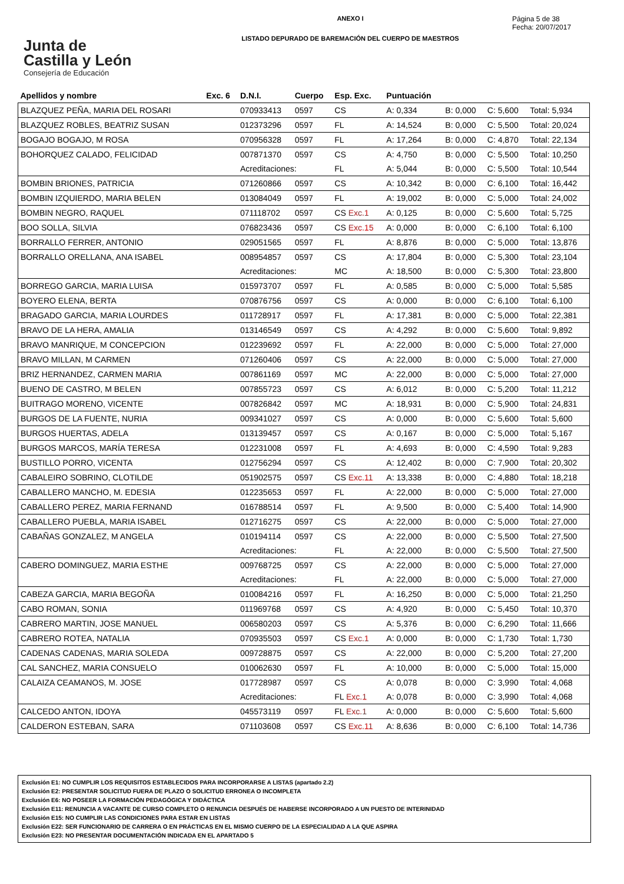Junta de
Castilla y León
Consejería de Educación
ANEXO I
LISTADO DEPURADO DE BAREMACIÓN DEL CUERPO DE MAESTROS
Página 5 de 38
Fecha: 20/07/2017
| Apellidos y nombre | Exc. 6 | D.N.I. | Cuerpo | Esp. Exc. | Puntuación | | | |
| --- | --- | --- | --- | --- | --- | --- | --- | --- |
| BLAZQUEZ PEÑA, MARIA DEL ROSARI | | 070933413 | 0597 | CS | A: 0,334 | B: 0,000 | C: 5,600 | Total: 5,934 |
| BLAZQUEZ ROBLES, BEATRIZ SUSAN | | 012373296 | 0597 | FL | A: 14,524 | B: 0,000 | C: 5,500 | Total: 20,024 |
| BOGAJO BOGAJO, M ROSA | | 070956328 | 0597 | FL | A: 17,264 | B: 0,000 | C: 4,870 | Total: 22,134 |
| BOHORQUEZ CALADO, FELICIDAD | | 007871370 | 0597 | CS | A: 4,750 | B: 0,000 | C: 5,500 | Total: 10,250 |
| | | Acreditaciones: | | FL | A: 5,044 | B: 0,000 | C: 5,500 | Total: 10,544 |
| BOMBIN BRIONES, PATRICIA | | 071260866 | 0597 | CS | A: 10,342 | B: 0,000 | C: 6,100 | Total: 16,442 |
| BOMBIN IZQUIERDO, MARIA BELEN | | 013084049 | 0597 | FL | A: 19,002 | B: 0,000 | C: 5,000 | Total: 24,002 |
| BOMBIN NEGRO, RAQUEL | | 071118702 | 0597 | CS Exc.1 | A: 0,125 | B: 0,000 | C: 5,600 | Total: 5,725 |
| BOO SOLLA, SILVIA | | 076823436 | 0597 | CS Exc.15 | A: 0,000 | B: 0,000 | C: 6,100 | Total: 6,100 |
| BORRALLO FERRER, ANTONIO | | 029051565 | 0597 | FL | A: 8,876 | B: 0,000 | C: 5,000 | Total: 13,876 |
| BORRALLO ORELLANA, ANA ISABEL | | 008954857 | 0597 | CS | A: 17,804 | B: 0,000 | C: 5,300 | Total: 23,104 |
| | | Acreditaciones: | | MC | A: 18,500 | B: 0,000 | C: 5,300 | Total: 23,800 |
| BORREGO GARCIA, MARIA LUISA | | 015973707 | 0597 | FL | A: 0,585 | B: 0,000 | C: 5,000 | Total: 5,585 |
| BOYERO ELENA, BERTA | | 070876756 | 0597 | CS | A: 0,000 | B: 0,000 | C: 6,100 | Total: 6,100 |
| BRAGADO GARCIA, MARIA LOURDES | | 011728917 | 0597 | FL | A: 17,381 | B: 0,000 | C: 5,000 | Total: 22,381 |
| BRAVO DE LA HERA, AMALIA | | 013146549 | 0597 | CS | A: 4,292 | B: 0,000 | C: 5,600 | Total: 9,892 |
| BRAVO MANRIQUE, M CONCEPCION | | 012239692 | 0597 | FL | A: 22,000 | B: 0,000 | C: 5,000 | Total: 27,000 |
| BRAVO MILLAN, M CARMEN | | 071260406 | 0597 | CS | A: 22,000 | B: 0,000 | C: 5,000 | Total: 27,000 |
| BRIZ HERNANDEZ, CARMEN MARIA | | 007861169 | 0597 | MC | A: 22,000 | B: 0,000 | C: 5,000 | Total: 27,000 |
| BUENO DE CASTRO, M BELEN | | 007855723 | 0597 | CS | A: 6,012 | B: 0,000 | C: 5,200 | Total: 11,212 |
| BUITRAGO MORENO, VICENTE | | 007826842 | 0597 | MC | A: 18,931 | B: 0,000 | C: 5,900 | Total: 24,831 |
| BURGOS DE LA FUENTE, NURIA | | 009341027 | 0597 | CS | A: 0,000 | B: 0,000 | C: 5,600 | Total: 5,600 |
| BURGOS HUERTAS, ADELA | | 013139457 | 0597 | CS | A: 0,167 | B: 0,000 | C: 5,000 | Total: 5,167 |
| BURGOS MARCOS, MARÍA TERESA | | 012231008 | 0597 | FL | A: 4,693 | B: 0,000 | C: 4,590 | Total: 9,283 |
| BUSTILLO PORRO, VICENTA | | 012756294 | 0597 | CS | A: 12,402 | B: 0,000 | C: 7,900 | Total: 20,302 |
| CABALEIRO SOBRINO, CLOTILDE | | 051902575 | 0597 | CS Exc.11 | A: 13,338 | B: 0,000 | C: 4,880 | Total: 18,218 |
| CABALLERO MANCHO, M. EDESIA | | 012235653 | 0597 | FL | A: 22,000 | B: 0,000 | C: 5,000 | Total: 27,000 |
| CABALLERO PEREZ, MARIA FERNAND | | 016788514 | 0597 | FL | A: 9,500 | B: 0,000 | C: 5,400 | Total: 14,900 |
| CABALLERO PUEBLA, MARIA ISABEL | | 012716275 | 0597 | CS | A: 22,000 | B: 0,000 | C: 5,000 | Total: 27,000 |
| CABAÑAS GONZALEZ, M ANGELA | | 010194114 | 0597 | CS | A: 22,000 | B: 0,000 | C: 5,500 | Total: 27,500 |
| | | Acreditaciones: | | FL | A: 22,000 | B: 0,000 | C: 5,500 | Total: 27,500 |
| CABERO DOMINGUEZ, MARIA ESTHE | | 009768725 | 0597 | CS | A: 22,000 | B: 0,000 | C: 5,000 | Total: 27,000 |
| | | Acreditaciones: | | FL | A: 22,000 | B: 0,000 | C: 5,000 | Total: 27,000 |
| CABEZA GARCIA, MARIA BEGOÑA | | 010084216 | 0597 | FL | A: 16,250 | B: 0,000 | C: 5,000 | Total: 21,250 |
| CABO ROMAN, SONIA | | 011969768 | 0597 | CS | A: 4,920 | B: 0,000 | C: 5,450 | Total: 10,370 |
| CABRERO MARTIN, JOSE MANUEL | | 006580203 | 0597 | CS | A: 5,376 | B: 0,000 | C: 6,290 | Total: 11,666 |
| CABRERO ROTEA, NATALIA | | 070935503 | 0597 | CS Exc.1 | A: 0,000 | B: 0,000 | C: 1,730 | Total: 1,730 |
| CADENAS CADENAS, MARIA SOLEDA | | 009728875 | 0597 | CS | A: 22,000 | B: 0,000 | C: 5,200 | Total: 27,200 |
| CAL SANCHEZ, MARIA CONSUELO | | 010062630 | 0597 | FL | A: 10,000 | B: 0,000 | C: 5,000 | Total: 15,000 |
| CALAIZA CEAMANOS, M. JOSE | | 017728987 | 0597 | CS | A: 0,078 | B: 0,000 | C: 3,990 | Total: 4,068 |
| | | Acreditaciones: | | FL Exc.1 | A: 0,078 | B: 0,000 | C: 3,990 | Total: 4,068 |
| CALCEDO ANTON, IDOYA | | 045573119 | 0597 | FL Exc.1 | A: 0,000 | B: 0,000 | C: 5,600 | Total: 5,600 |
| CALDERON ESTEBAN, SARA | | 071103608 | 0597 | CS Exc.11 | A: 8,636 | B: 0,000 | C: 6,100 | Total: 14,736 |
Exclusión E1: NO CUMPLIR LOS REQUISITOS ESTABLECIDOS PARA INCORPORARSE A LISTAS (apartado 2.2)
Exclusión E2: PRESENTAR SOLICITUD FUERA DE PLAZO O SOLICITUD ERRONEA O INCOMPLETA
Exclusión E6: NO POSEER LA FORMACIÓN PEDAGÓGICA Y DIDÁCTICA
Exclusión E11: RENUNCIA A VACANTE DE CURSO COMPLETO O RENUNCIA DESPUÉS DE HABERSE INCORPORADO A UN PUESTO DE INTERINIDAD
Exclusión E15: NO CUMPLIR LAS CONDICIONES PARA ESTAR EN LISTAS
Exclusión E22: SER FUNCIONARIO DE CARRERA O EN PRÁCTICAS EN EL MISMO CUERPO DE LA ESPECIALIDAD A LA QUE ASPIRA
Exclusión E23: NO PRESENTAR DOCUMENTACIÓN INDICADA EN EL APARTADO 5